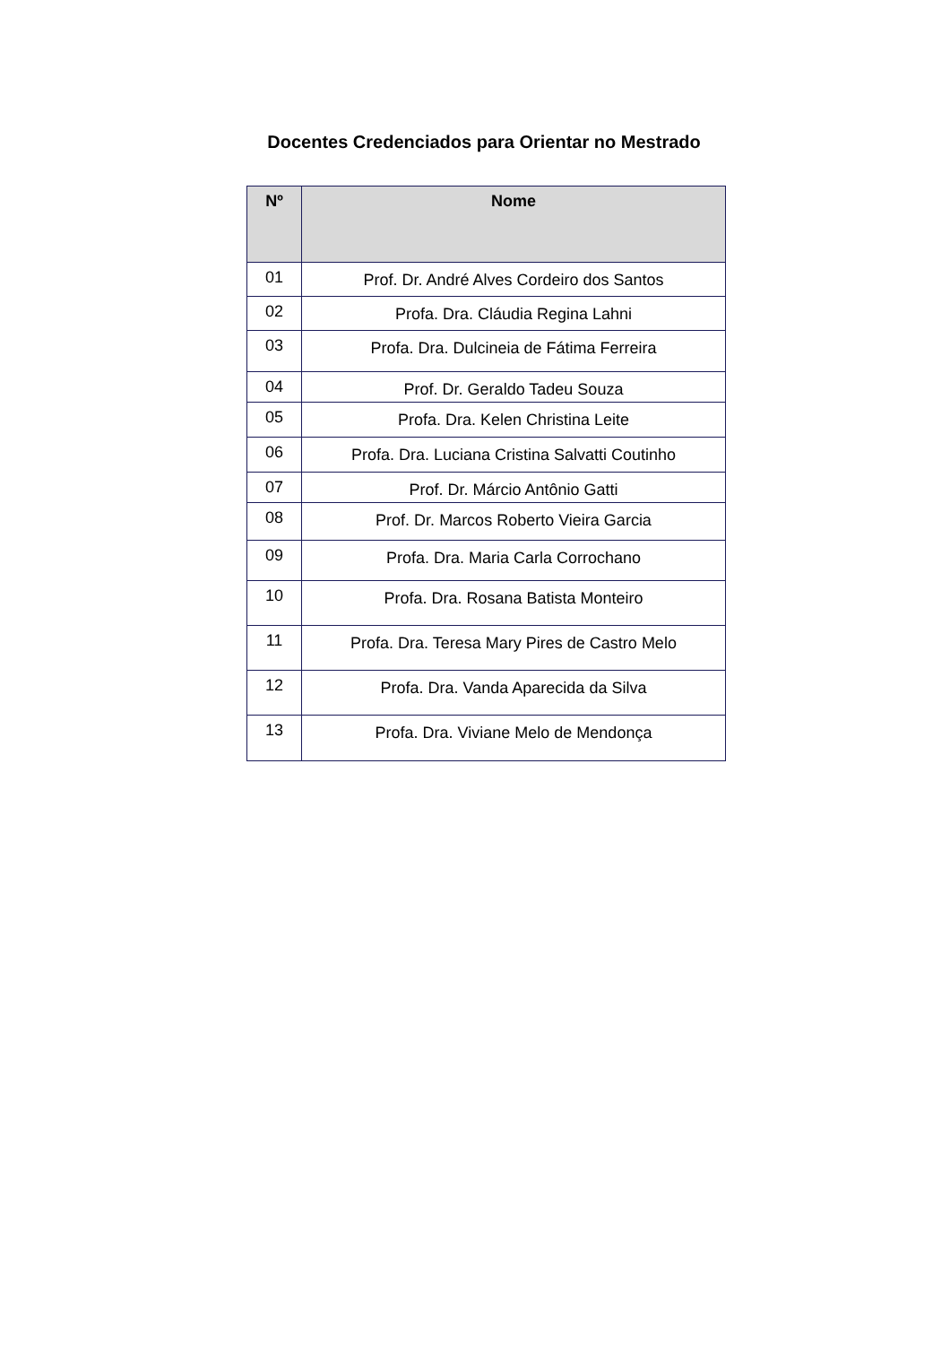Docentes Credenciados para Orientar no Mestrado
| Nº | Nome |
| --- | --- |
| 01 | Prof. Dr. André Alves Cordeiro dos Santos |
| 02 | Profa. Dra. Cláudia Regina Lahni |
| 03 | Profa. Dra. Dulcineia de Fátima Ferreira |
| 04 | Prof. Dr. Geraldo Tadeu Souza |
| 05 | Profa. Dra. Kelen Christina Leite |
| 06 | Profa. Dra. Luciana Cristina Salvatti Coutinho |
| 07 | Prof. Dr. Márcio Antônio Gatti |
| 08 | Prof. Dr. Marcos Roberto Vieira Garcia |
| 09 | Profa. Dra. Maria Carla Corrochano |
| 10 | Profa. Dra. Rosana Batista Monteiro |
| 11 | Profa. Dra. Teresa Mary Pires de Castro Melo |
| 12 | Profa. Dra. Vanda Aparecida da Silva |
| 13 | Profa. Dra. Viviane Melo de Mendonça |